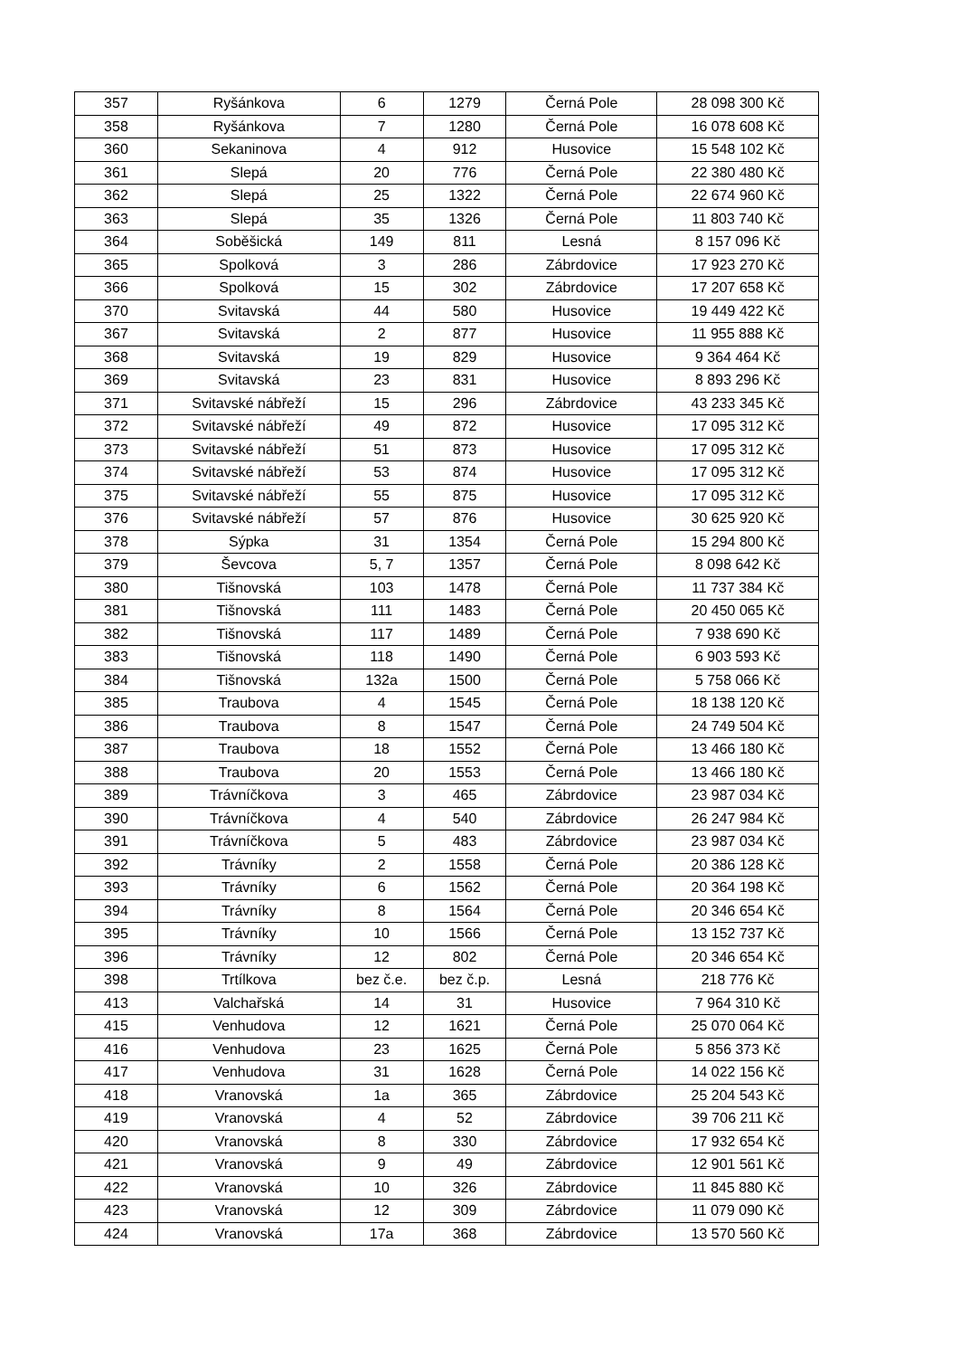| 357 | Ryšánkova | 6 | 1279 | Černá Pole | 28 098 300 Kč |
| 358 | Ryšánkova | 7 | 1280 | Černá Pole | 16 078 608 Kč |
| 360 | Sekaninova | 4 | 912 | Husovice | 15 548 102 Kč |
| 361 | Slepá | 20 | 776 | Černá Pole | 22 380 480 Kč |
| 362 | Slepá | 25 | 1322 | Černá Pole | 22 674 960 Kč |
| 363 | Slepá | 35 | 1326 | Černá Pole | 11 803 740 Kč |
| 364 | Soběšická | 149 | 811 | Lesná | 8 157 096 Kč |
| 365 | Spolková | 3 | 286 | Zábrdovice | 17 923 270 Kč |
| 366 | Spolková | 15 | 302 | Zábrdovice | 17 207 658 Kč |
| 370 | Svitavská | 44 | 580 | Husovice | 19 449 422 Kč |
| 367 | Svitavská | 2 | 877 | Husovice | 11 955 888 Kč |
| 368 | Svitavská | 19 | 829 | Husovice | 9 364 464 Kč |
| 369 | Svitavská | 23 | 831 | Husovice | 8 893 296 Kč |
| 371 | Svitavské nábřeží | 15 | 296 | Zábrdovice | 43 233 345 Kč |
| 372 | Svitavské nábřeží | 49 | 872 | Husovice | 17 095 312 Kč |
| 373 | Svitavské nábřeží | 51 | 873 | Husovice | 17 095 312 Kč |
| 374 | Svitavské nábřeží | 53 | 874 | Husovice | 17 095 312 Kč |
| 375 | Svitavské nábřeží | 55 | 875 | Husovice | 17 095 312 Kč |
| 376 | Svitavské nábřeží | 57 | 876 | Husovice | 30 625 920 Kč |
| 378 | Sýpka | 31 | 1354 | Černá Pole | 15 294 800 Kč |
| 379 | Ševcova | 5, 7 | 1357 | Černá Pole | 8 098 642 Kč |
| 380 | Tišnovská | 103 | 1478 | Černá Pole | 11 737 384 Kč |
| 381 | Tišnovská | 111 | 1483 | Černá Pole | 20 450 065 Kč |
| 382 | Tišnovská | 117 | 1489 | Černá Pole | 7 938 690 Kč |
| 383 | Tišnovská | 118 | 1490 | Černá Pole | 6 903 593 Kč |
| 384 | Tišnovská | 132a | 1500 | Černá Pole | 5 758 066 Kč |
| 385 | Traubova | 4 | 1545 | Černá Pole | 18 138 120 Kč |
| 386 | Traubova | 8 | 1547 | Černá Pole | 24 749 504 Kč |
| 387 | Traubova | 18 | 1552 | Černá Pole | 13 466 180 Kč |
| 388 | Traubova | 20 | 1553 | Černá Pole | 13 466 180 Kč |
| 389 | Trávníčkova | 3 | 465 | Zábrdovice | 23 987 034 Kč |
| 390 | Trávníčkova | 4 | 540 | Zábrdovice | 26 247 984 Kč |
| 391 | Trávníčkova | 5 | 483 | Zábrdovice | 23 987 034 Kč |
| 392 | Trávníky | 2 | 1558 | Černá Pole | 20 386 128 Kč |
| 393 | Trávníky | 6 | 1562 | Černá Pole | 20 364 198 Kč |
| 394 | Trávníky | 8 | 1564 | Černá Pole | 20 346 654 Kč |
| 395 | Trávníky | 10 | 1566 | Černá Pole | 13 152 737 Kč |
| 396 | Trávníky | 12 | 802 | Černá Pole | 20 346 654 Kč |
| 398 | Trtílkova | bez č.e. | bez č.p. | Lesná | 218 776 Kč |
| 413 | Valchařská | 14 | 31 | Husovice | 7 964 310 Kč |
| 415 | Venhudova | 12 | 1621 | Černá Pole | 25 070 064 Kč |
| 416 | Venhudova | 23 | 1625 | Černá Pole | 5 856 373 Kč |
| 417 | Venhudova | 31 | 1628 | Černá Pole | 14 022 156 Kč |
| 418 | Vranovská | 1a | 365 | Zábrdovice | 25 204 543 Kč |
| 419 | Vranovská | 4 | 52 | Zábrdovice | 39 706 211 Kč |
| 420 | Vranovská | 8 | 330 | Zábrdovice | 17 932 654 Kč |
| 421 | Vranovská | 9 | 49 | Zábrdovice | 12 901 561 Kč |
| 422 | Vranovská | 10 | 326 | Zábrdovice | 11 845 880 Kč |
| 423 | Vranovská | 12 | 309 | Zábrdovice | 11 079 090 Kč |
| 424 | Vranovská | 17a | 368 | Zábrdovice | 13 570 560 Kč |